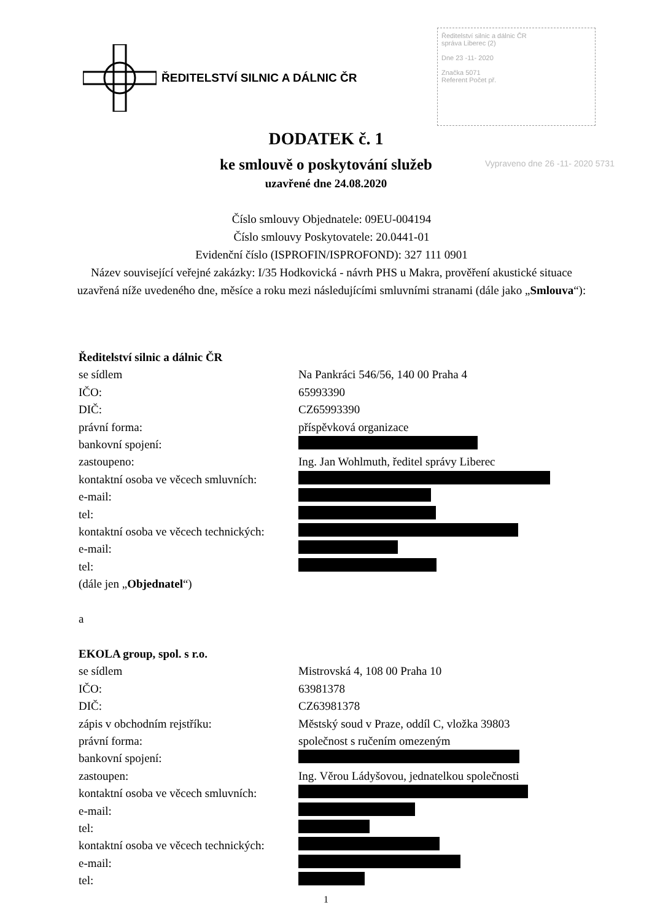ŘEDITELSTVÍ SILNIC A DÁLNIC ČR
Ředitelství silnic a dálnic ČR
správa Liberec (2)
Dne 23 -11- 2020
Značka 5071
Referent Počet př.
Vypraveno dne 26 -11- 2020 5731
DODATEK č. 1
ke smlouvě o poskytování služeb
uzavřené dne 24.08.2020
Číslo smlouvy Objednatele: 09EU-004194
Číslo smlouvy Poskytovatele: 20.0441-01
Evidenční číslo (ISPROFIN/ISPROFOND): 327 111 0901
Název související veřejné zakázky: I/35 Hodkovická - návrh PHS u Makra, prověření akustické situace
uzavřená níže uvedeného dne, měsíce a roku mezi následujícími smluvními stranami (dále jako „Smlouva“):
Ředitelství silnic a dálnic ČR
se sídlem Na Pankráci 546/56, 140 00 Praha 4
IČO: 65993390
DIČ: CZ65993390
právní forma: příspěvková organizace
bankovní spojení:
zastoupeno: Ing. Jan Wohlmuth, ředitel správy Liberec
kontaktní osoba ve věcech smluvních:
e-mail:
tel:
kontaktní osoba ve věcech technických:
e-mail:
tel:
(dále jen „Objednatel“)
a
EKOLA group, spol. s r.o.
se sídlem Mistrovská 4, 108 00 Praha 10
IČO: 63981378
DIČ: CZ63981378
zápis v obchodním rejstříku: Městský soud v Praze, oddíl C, vložka 39803
právní forma: společnost s ručením omezeným
bankovní spojení:
zastoupen: Ing. Věrou Ládyšovou, jednatelkou společnosti
kontaktní osoba ve věcech smluvních:
e-mail:
tel:
kontaktní osoba ve věcech technických:
e-mail:
tel:
1